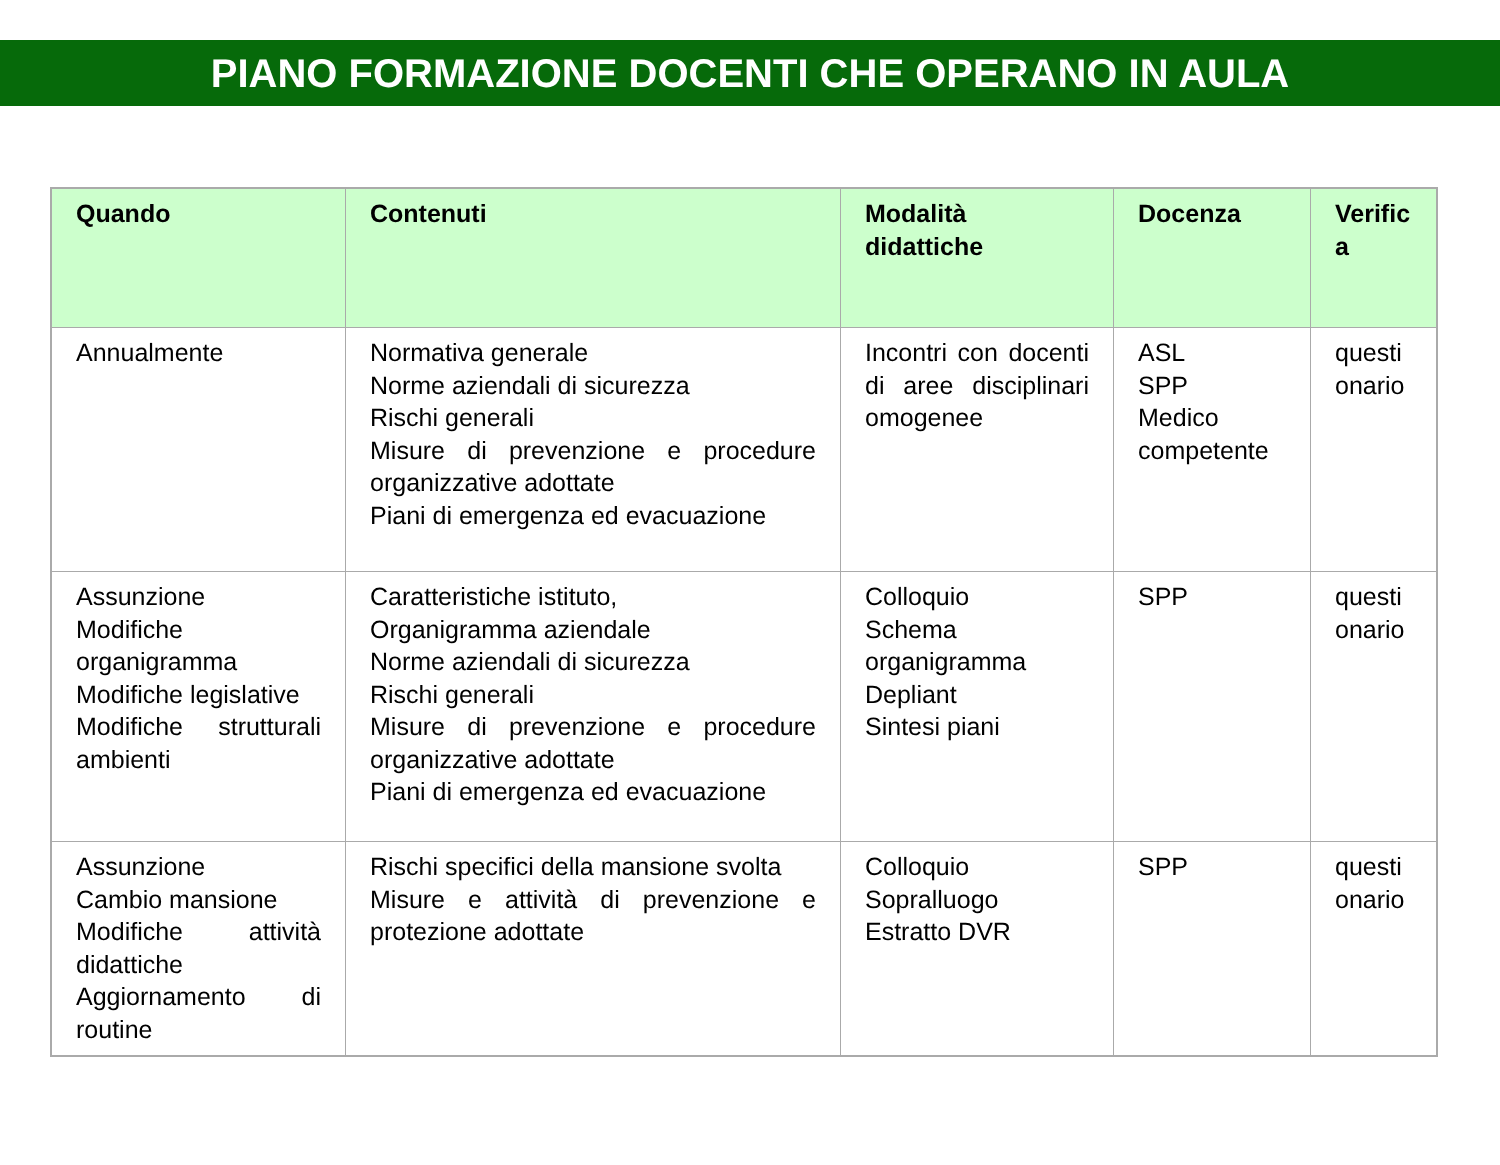PIANO FORMAZIONE DOCENTI CHE OPERANO IN AULA
| Quando | Contenuti | Modalità didattiche | Docenza | Verific a |
| --- | --- | --- | --- | --- |
| Annualmente | Normativa generale Norme aziendali di sicurezza Rischi generali Misure di prevenzione e procedure organizzative adottate Piani di emergenza ed evacuazione | Incontri con docenti di aree disciplinari omogenee | ASL SPP Medico competente | questi onario |
| Assunzione Modifiche organigramma Modifiche legislative Modifiche strutturali ambienti | Caratteristiche istituto, Organigramma aziendale Norme aziendali di sicurezza Rischi generali Misure di prevenzione e procedure organizzative adottate Piani di emergenza ed evacuazione | Colloquio Schema organigramma Depliant Sintesi piani | SPP | questi onario |
| Assunzione Cambio mansione Modifiche attività didattiche Aggiornamento di routine | Rischi specifici della mansione svolta Misure e attività di prevenzione e protezione adottate | Colloquio Sopralluogo Estratto DVR | SPP | questi onario |